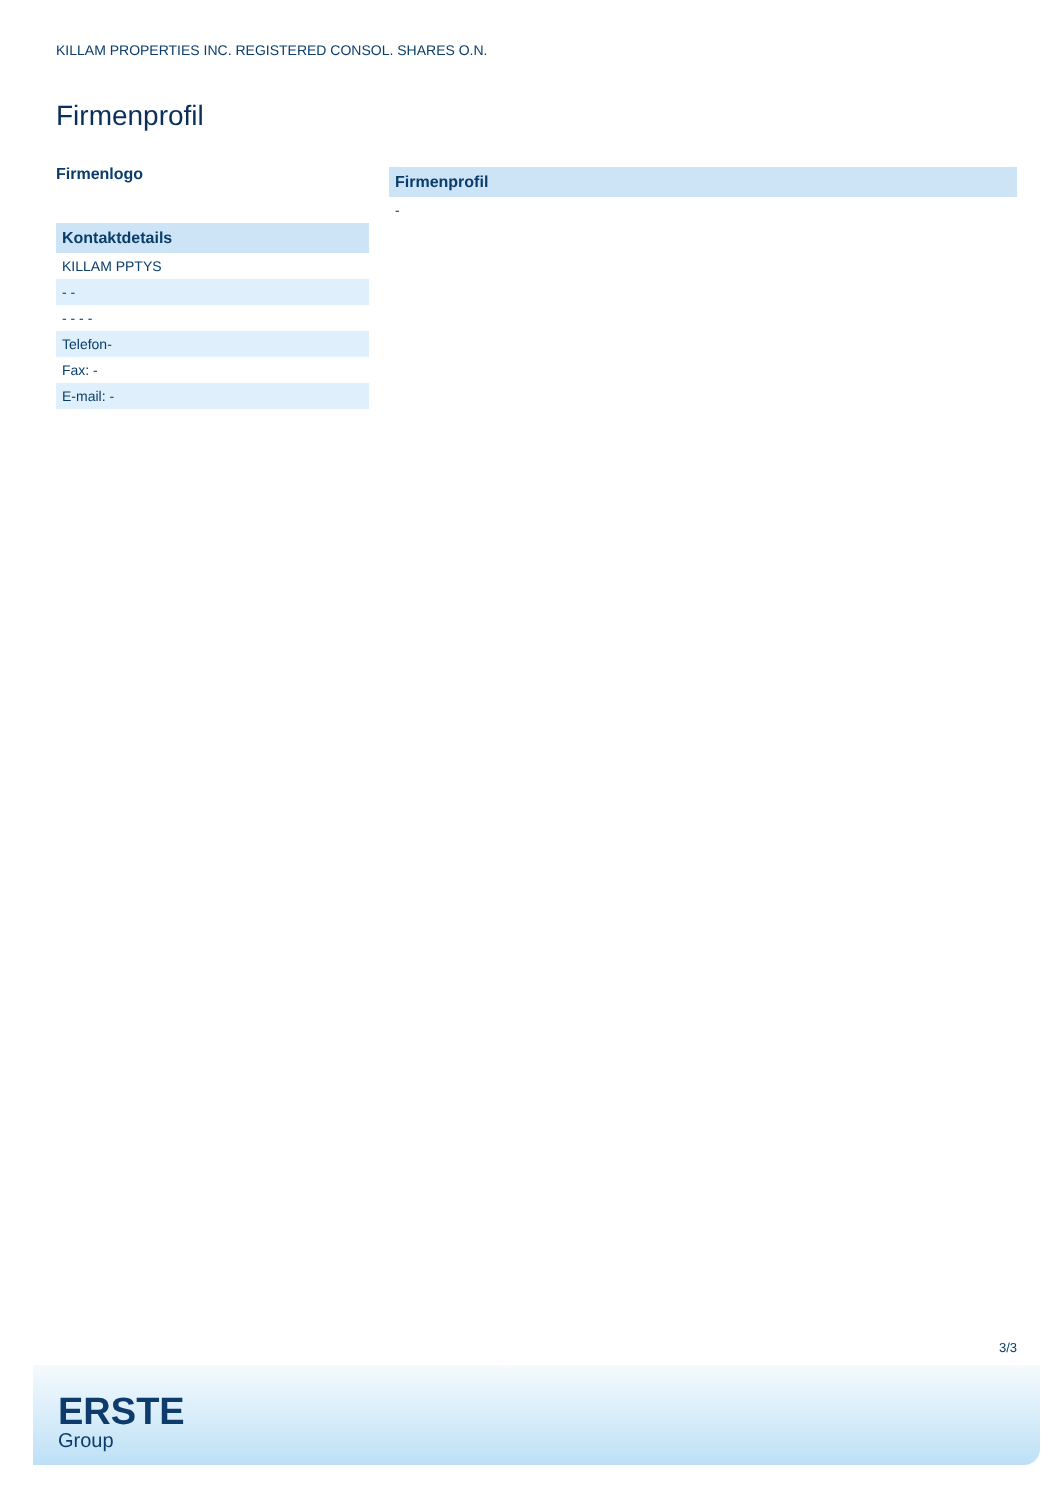KILLAM PROPERTIES INC. REGISTERED CONSOL. SHARES O.N.
Firmenprofil
Firmenlogo
| Kontaktdetails |
| --- |
| KILLAM PPTYS |
| - - |
| - - - - |
| Telefon- |
| Fax: - |
| E-mail: - |
| Firmenprofil |
| --- |
| - |
3/3
ERSTE
Group